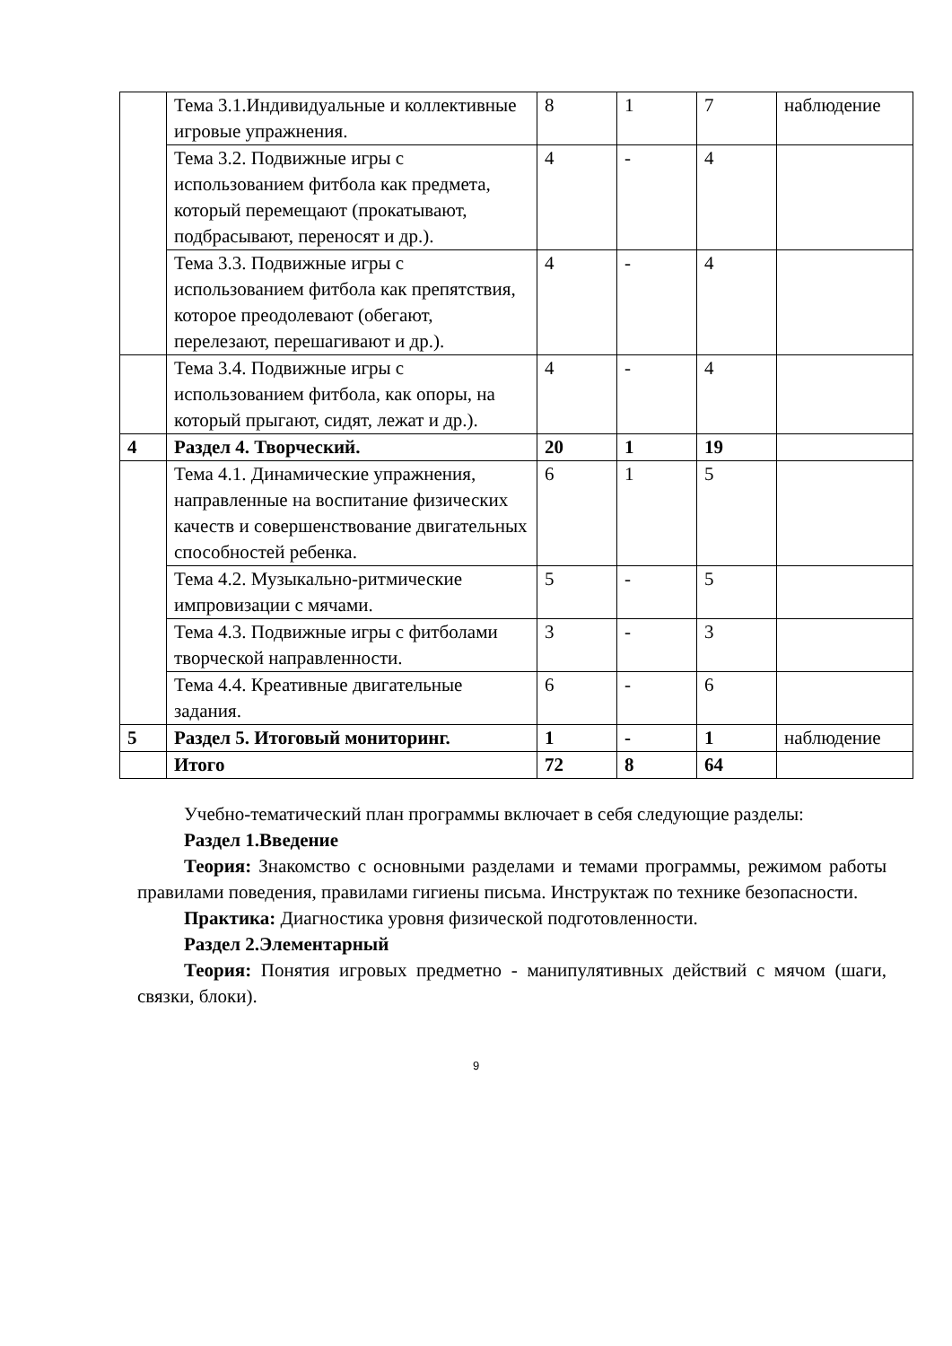| | Тема 3.1.Индивидуальные и коллективные игровые упражнения. | 8 | 1 | 7 | наблюдение |
| | Тема 3.2. Подвижные игры с использованием фитбола как предмета, который перемещают (прокатывают, подбрасывают, переносят и др.). | 4 | - | 4 | |
| | Тема 3.3. Подвижные игры с использованием фитбола как препятствия, которое преодолевают (обегают, перелезают, перешагивают и др.). | 4 | - | 4 | |
| | Тема 3.4. Подвижные игры с использованием фитбола, как опоры, на который прыгают, сидят, лежат и др.). | 4 | - | 4 | |
| 4 | Раздел 4. Творческий. | 20 | 1 | 19 | |
| | Тема 4.1. Динамические упражнения, направленные на воспитание физических качеств и совершенствование двигательных способностей ребенка. | 6 | 1 | 5 | |
| | Тема 4.2. Музыкально-ритмические импровизации с мячами. | 5 | - | 5 | |
| | Тема 4.3. Подвижные игры с фитболами творческой направленности. | 3 | - | 3 | |
| | Тема 4.4. Креативные двигательные задания. | 6 | - | 6 | |
| 5 | Раздел 5. Итоговый мониторинг. | 1 | - | 1 | наблюдение |
| | Итого | 72 | 8 | 64 | |
Учебно-тематический план программы включает в себя следующие разделы:
Раздел 1.Введение
Теория: Знакомство с основными разделами и темами программы, режимом работы правилами поведения, правилами гигиены письма. Инструктаж по технике безопасности.
Практика: Диагностика уровня физической подготовленности.
Раздел 2.Элементарный
Теория: Понятия игровых предметно - манипулятивных действий с мячом (шаги, связки, блоки).
9